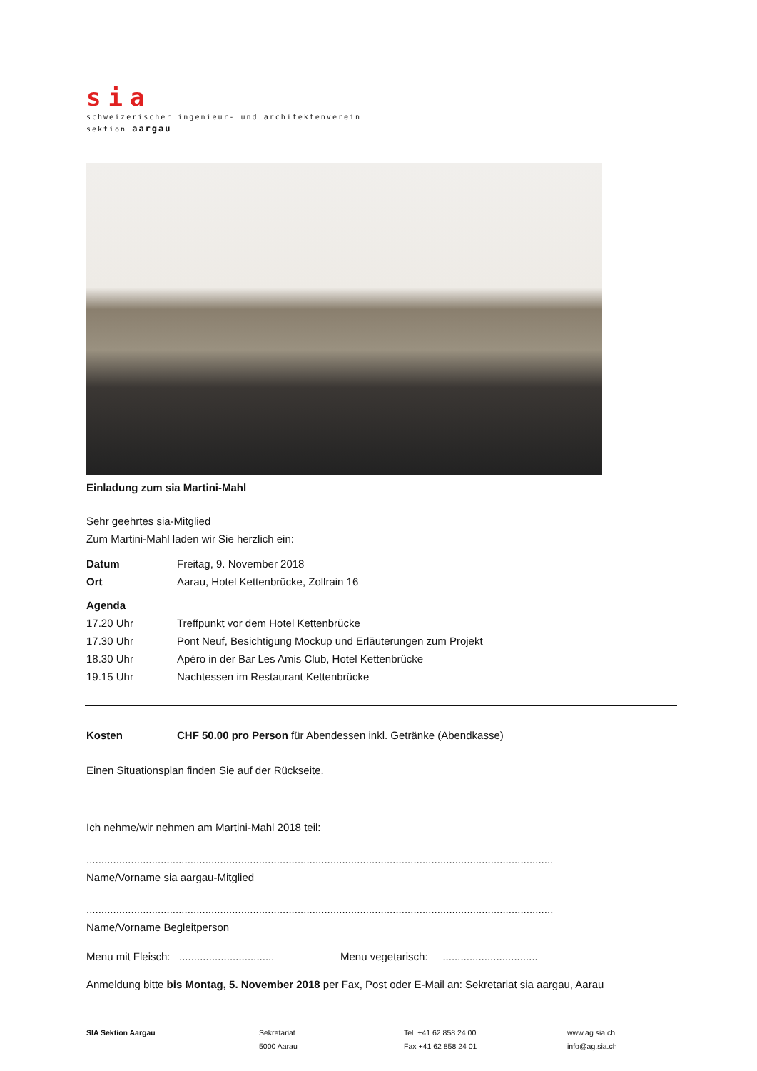sia
schweizerischer ingenieur- und architektenverein
sektion aargau
Einladung zum sia Martini-Mahl
Sehr geehrtes sia-Mitglied
Zum Martini-Mahl laden wir Sie herzlich ein:
Datum Freitag, 9. November 2018
Ort Aarau, Hotel Kettenbrücke, Zollrain 16
Agenda
17.20 Uhr Treffpunkt vor dem Hotel Kettenbrücke
17.30 Uhr Pont Neuf, Besichtigung Mockup und Erläuterungen zum Projekt
18.30 Uhr Apéro in der Bar Les Amis Club, Hotel Kettenbrücke
19.15 Uhr Nachtessen im Restaurant Kettenbrücke
Kosten CHF 50.00 pro Person für Abendessen inkl. Getränke (Abendkasse)
Einen Situationsplan finden Sie auf der Rückseite.
Ich nehme/wir nehmen am Martini-Mahl 2018 teil:
.............................................................................................................................................................
Name/Vorname sia aargau-Mitglied
.............................................................................................................................................................
Name/Vorname Begleitperson
Menu mit Fleisch: ................................ Menu vegetarisch: ................................
Anmeldung bitte bis Montag, 5. November 2018 per Fax, Post oder E-Mail an: Sekretariat sia aargau, Aarau
SIA Sektion Aargau Sekretariat
5000 Aarau
Tel +41 62 858 24 00
Fax +41 62 858 24 01
www.ag.sia.ch
info@ag.sia.ch